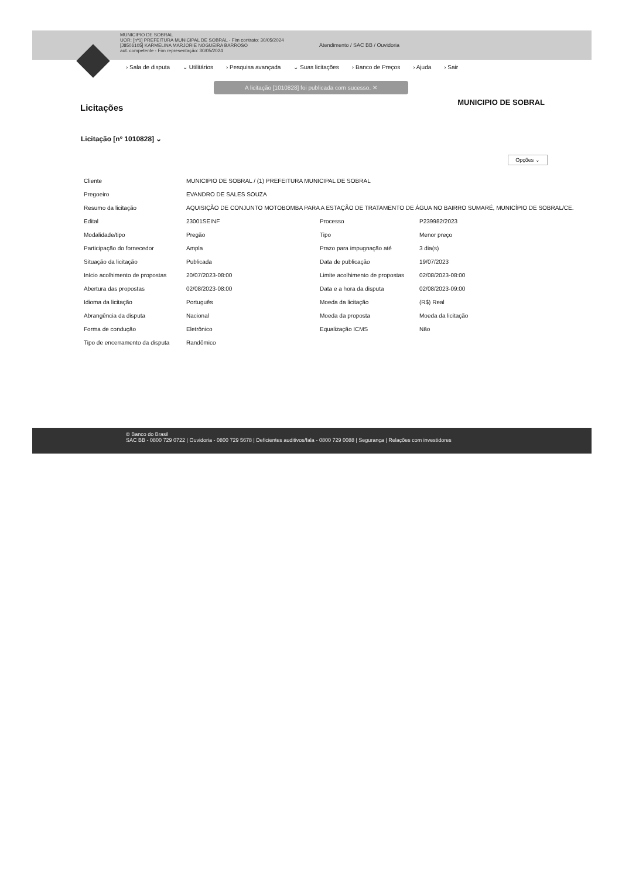MUNICIPIO DE SOBRAL
UOR: [nº1] PREFEITURA MUNICIPAL DE SOBRAL - Fim contrato: 30/05/2024
[J8506105] KARMELINA MARJORIE NOGUEIRA BARROSO
aut. competente - Fim representação: 30/05/2024
Atendimento / SAC BB / Ouvidoria
› Sala de disputa ⌄ Utilitários › Pesquisa avançada ⌄ Suas licitações › Banco de Preços › Ajuda › Sair
A licitação [1010828] foi publicada com sucesso. ✕
Licitações
MUNICIPIO DE SOBRAL
Licitação [nº 1010828] ⌄
Opções ⌄
| Cliente | MUNICIPIO DE SOBRAL / (1) PREFEITURA MUNICIPAL DE SOBRAL | | |
| Pregoeiro | EVANDRO DE SALES SOUZA | | |
| Resumo da licitação | AQUISIÇÃO DE CONJUNTO MOTOBOMBA PARA A ESTAÇÃO DE TRATAMENTO DE ÁGUA NO BAIRRO SUMARÉ, MUNICÍPIO DE SOBRAL/CE. | | |
| Edital | 23001SEINF | Processo | P239982/2023 |
| Modalidade/tipo | Pregão | Tipo | Menor preço |
| Participação do fornecedor | Ampla | Prazo para impugnação até | 3 dia(s) |
| Situação da licitação | Publicada | Data de publicação | 19/07/2023 |
| Início acolhimento de propostas | 20/07/2023-08:00 | Limite acolhimento de propostas | 02/08/2023-08:00 |
| Abertura das propostas | 02/08/2023-08:00 | Data e a hora da disputa | 02/08/2023-09:00 |
| Idioma da licitação | Português | Moeda da licitação | (R$) Real |
| Abrangência da disputa | Nacional | Moeda da proposta | Moeda da licitação |
| Forma de condução | Eletrônico | Equalização ICMS | Não |
| Tipo de encerramento da disputa | Randômico | | |
© Banco do Brasil
SAC BB - 0800 729 0722 | Ouvidoria - 0800 729 5678 | Deficientes auditivos/fala - 0800 729 0088 | Segurança | Relações com investidores